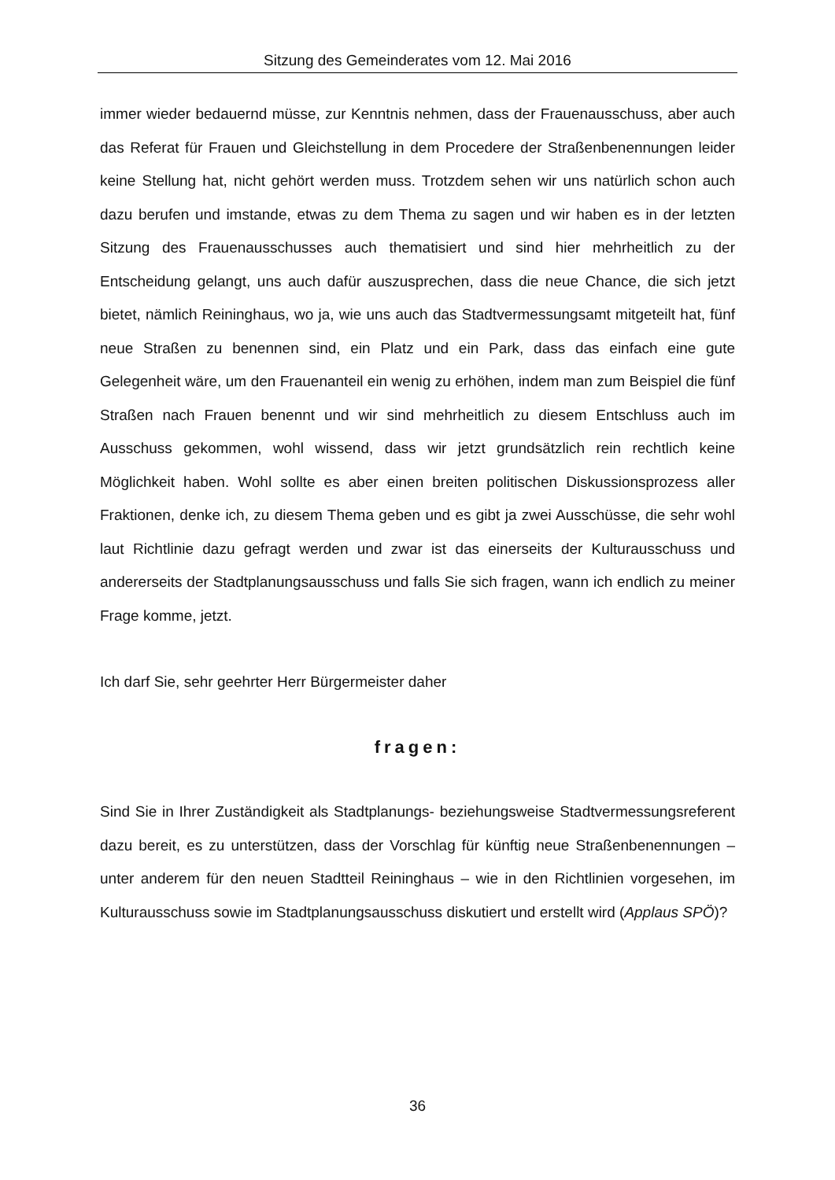Sitzung des Gemeinderates vom 12. Mai 2016
immer wieder bedauernd müsse, zur Kenntnis nehmen, dass der Frauenausschuss, aber auch das Referat für Frauen und Gleichstellung in dem Procedere der Straßenbenennungen leider keine Stellung hat, nicht gehört werden muss. Trotzdem sehen wir uns natürlich schon auch dazu berufen und imstande, etwas zu dem Thema zu sagen und wir haben es in der letzten Sitzung des Frauenausschusses auch thematisiert und sind hier mehrheitlich zu der Entscheidung gelangt, uns auch dafür auszusprechen, dass die neue Chance, die sich jetzt bietet, nämlich Reininghaus, wo ja, wie uns auch das Stadtvermessungsamt mitgeteilt hat, fünf neue Straßen zu benennen sind, ein Platz und ein Park, dass das einfach eine gute Gelegenheit wäre, um den Frauenanteil ein wenig zu erhöhen, indem man zum Beispiel die fünf Straßen nach Frauen benennt und wir sind mehrheitlich zu diesem Entschluss auch im Ausschuss gekommen, wohl wissend, dass wir jetzt grundsätzlich rein rechtlich keine Möglichkeit haben. Wohl sollte es aber einen breiten politischen Diskussionsprozess aller Fraktionen, denke ich, zu diesem Thema geben und es gibt ja zwei Ausschüsse, die sehr wohl laut Richtlinie dazu gefragt werden und zwar ist das einerseits der Kulturausschuss und andererseits der Stadtplanungsausschuss und falls Sie sich fragen, wann ich endlich zu meiner Frage komme, jetzt.
Ich darf Sie, sehr geehrter Herr Bürgermeister daher
fragen:
Sind Sie in Ihrer Zuständigkeit als Stadtplanungs- beziehungsweise Stadtvermessungsreferent dazu bereit, es zu unterstützen, dass der Vorschlag für künftig neue Straßenbenennungen – unter anderem für den neuen Stadtteil Reininghaus – wie in den Richtlinien vorgesehen, im Kulturausschuss sowie im Stadtplanungsausschuss diskutiert und erstellt wird (Applaus SPÖ)?
36